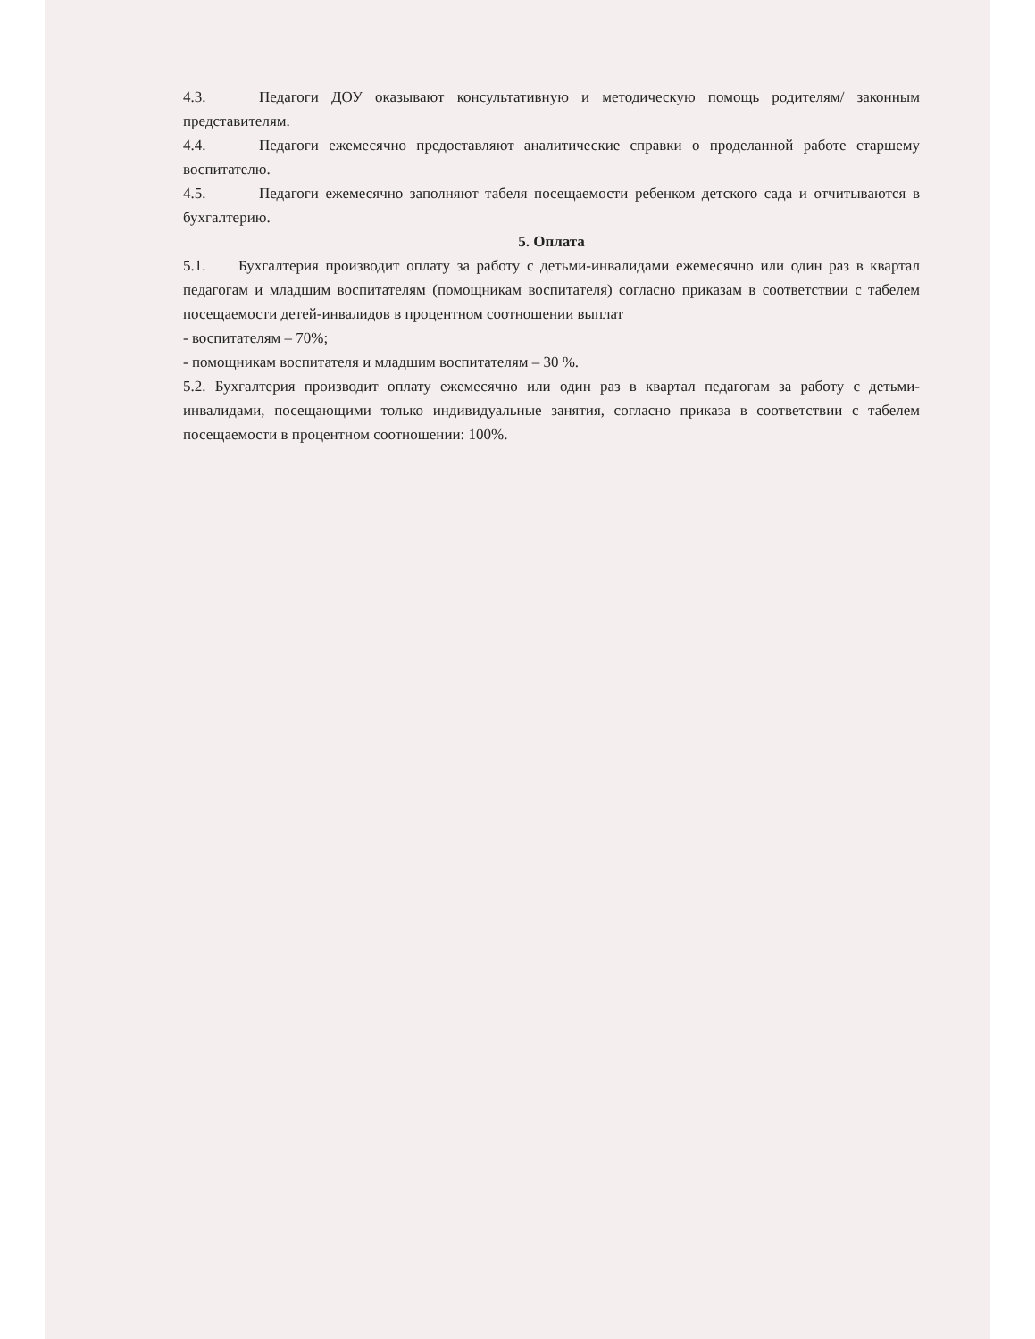4.3. Педагоги ДОУ оказывают консультативную и методическую помощь родителям/ законным представителям.
4.4. Педагоги ежемесячно предоставляют аналитические справки о проделанной работе старшему воспитателю.
4.5. Педагоги ежемесячно заполняют табеля посещаемости ребенком детского сада и отчитываются в бухгалтерию.
5. Оплата
5.1. Бухгалтерия производит оплату за работу с детьми-инвалидами ежемесячно или один раз в квартал педагогам и младшим воспитателям (помощникам воспитателя) согласно приказам в соответствии с табелем посещаемости детей-инвалидов в процентном соотношении выплат
- воспитателям – 70%;
- помощникам воспитателя и младшим воспитателям – 30 %.
5.2. Бухгалтерия производит оплату ежемесячно или один раз в квартал педагогам за работу с детьми-инвалидами, посещающими только индивидуальные занятия, согласно приказа в соответствии с табелем посещаемости в процентном соотношении: 100%.